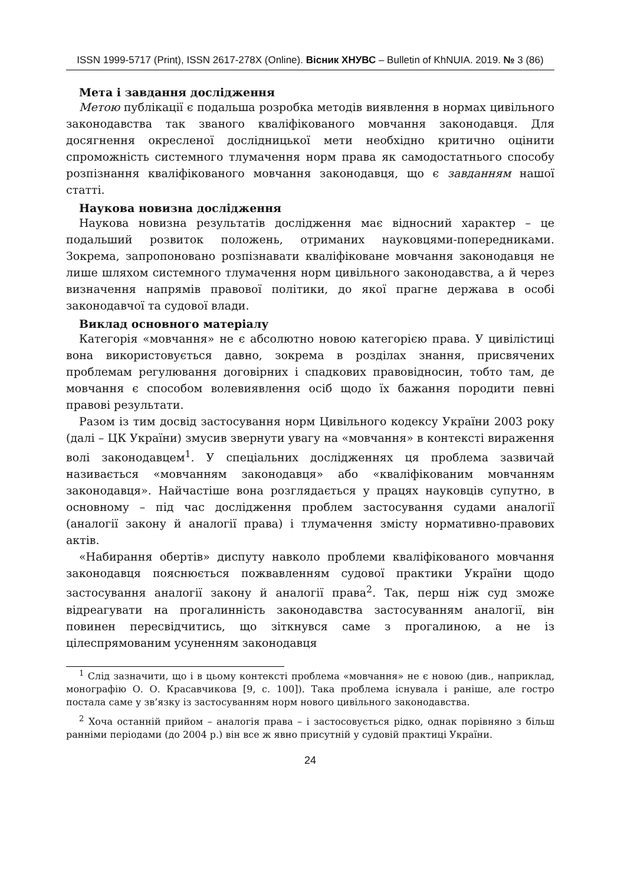ISSN 1999-5717 (Print), ISSN 2617-278X (Online). Вісник ХНУВС – Bulletin of KhNUIA. 2019. № 3 (86)
Мета і завдання дослідження
Метою публікації є подальша розробка методів виявлення в нормах цивільного законодавства так званого кваліфікованого мовчання законодавця. Для досягнення окресленої дослідницької мети необхідно критично оцінити спроможність системного тлумачення норм права як самодостатнього способу розпізнання кваліфікованого мовчання законодавця, що є завданням нашої статті.
Наукова новизна дослідження
Наукова новизна результатів дослідження має відносний характер – це подальший розвиток положень, отриманих науковцями-попередниками. Зокрема, запропоновано розпізнавати кваліфіковане мовчання законодавця не лише шляхом системного тлумачення норм цивільного законодавства, а й через визначення напрямів правової політики, до якої прагне держава в особі законодавчої та судової влади.
Виклад основного матеріалу
Категорія «мовчання» не є абсолютно новою категорією права. У цивілістиці вона використовується давно, зокрема в розділах знання, присвячених проблемам регулювання договірних і спадкових правовідносин, тобто там, де мовчання є способом волевиявлення осіб щодо їх бажання породити певні правові результати.
Разом із тим досвід застосування норм Цивільного кодексу України 2003 року (далі – ЦК України) змусив звернути увагу на «мовчання» в контексті вираження волі законодавцем<sup>1</sup>. У спеціальних дослідженнях ця проблема зазвичай називається «мовчанням законодавця» або «кваліфікованим мовчанням законодавця». Найчастіше вона розглядається у працях науковців супутно, в основному – під час дослідження проблем застосування судами аналогії (аналогії закону й аналогії права) і тлумачення змісту нормативно-правових актів.
«Набирання обертів» диспуту навколо проблеми кваліфікованого мовчання законодавця пояснюється пожвавленням судової практики України щодо застосування аналогії закону й аналогії права<sup>2</sup>. Так, перш ніж суд зможе відреагувати на прогалинність законодавства застосуванням аналогії, він повинен пересвідчитись, що зіткнувся саме з прогалиною, а не із цілеспрямованим усуненням законодавця
<sup>1</sup> Слід зазначити, що і в цьому контексті проблема «мовчання» не є новою (див., наприклад, монографію О. О. Красавчикова [9, с. 100]). Така проблема існувала і раніше, але гостро постала саме у зв’язку із застосуванням норм нового цивільного законодавства.
<sup>2</sup> Хоча останній прийом – аналогія права – і застосовується рідко, однак порівняно з більш ранніми періодами (до 2004 р.) він все ж явно присутній у судовій практиці України.
24